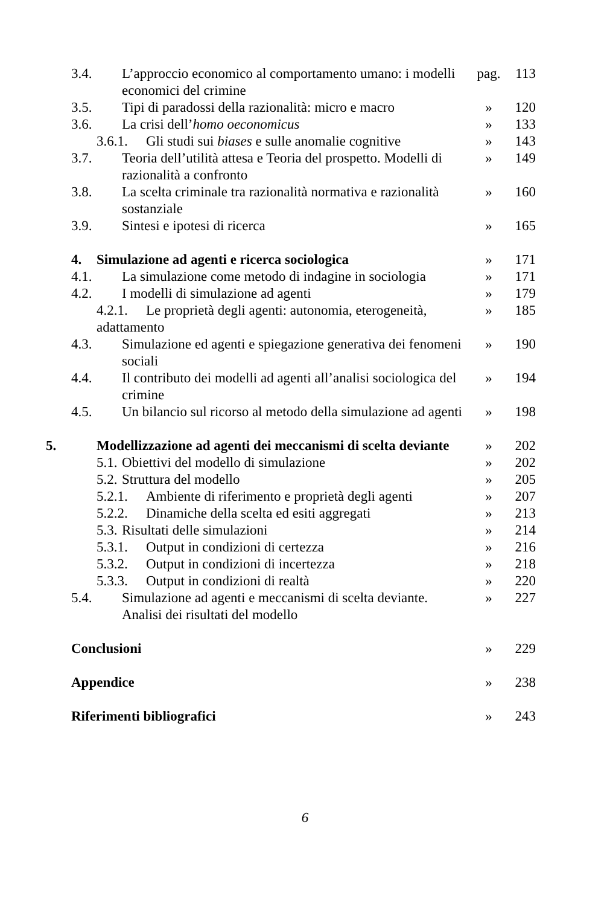| 3.4. L’approccio economico al comportamento umano: i modelli economici del crimine | pag. | 113 |
| 3.5. Tipi di paradossi della razionalità: micro e macro | » | 120 |
| 3.6. La crisi dell’ homo oeconomicus | » | 133 |
| 3.6.1. Gli studi sui biases e sulle anomalie cognitive | » | 143 |
| 3.7. Teoria dell’utilità attesa e Teoria del prospetto. Modelli di razionalità a confronto | » | 149 |
| 3.8. La scelta criminale tra razionalità normativa e razionalità sostanziale | » | 160 |
| 3.9. Sintesi e ipotesi di ricerca | » | 165 |
| 4. Simulazione ad agenti e ricerca sociologica | » | 171 |
| 4.1. La simulazione come metodo di indagine in sociologia | » | 171 |
| 4.2. I modelli di simulazione ad agenti | » | 179 |
| 4.2.1. Le proprietà degli agenti: autonomia, eterogeneità, adattamento | » | 185 |
| 4.3. Simulazione ed agenti e spiegazione generativa dei fenomeni sociali | » | 190 |
| 4.4. Il contributo dei modelli ad agenti all’analisi sociologica del crimine | » | 194 |
| 4.5. Un bilancio sul ricorso al metodo della simulazione ad agenti | » | 198 |
| 5. Modellizzazione ad agenti dei meccanismi di scelta deviante | » | 202 |
| 5.1. Obiettivi del modello di simulazione | » | 202 |
| 5.2. Struttura del modello | » | 205 |
| 5.2.1. Ambiente di riferimento e proprietà degli agenti | » | 207 |
| 5.2.2. Dinamiche della scelta ed esiti aggregati | » | 213 |
| 5.3. Risultati delle simulazioni | » | 214 |
| 5.3.1. Output in condizioni di certezza | » | 216 |
| 5.3.2. Output in condizioni di incertezza | » | 218 |
| 5.3.3. Output in condizioni di realtà | » | 220 |
| 5.4. Simulazione ad agenti e meccanismi di scelta deviante. Analisi dei risultati del modello | » | 227 |
| Conclusioni | » | 229 |
| Appendice | » | 238 |
| Riferimenti bibliografici | » | 243 |
6